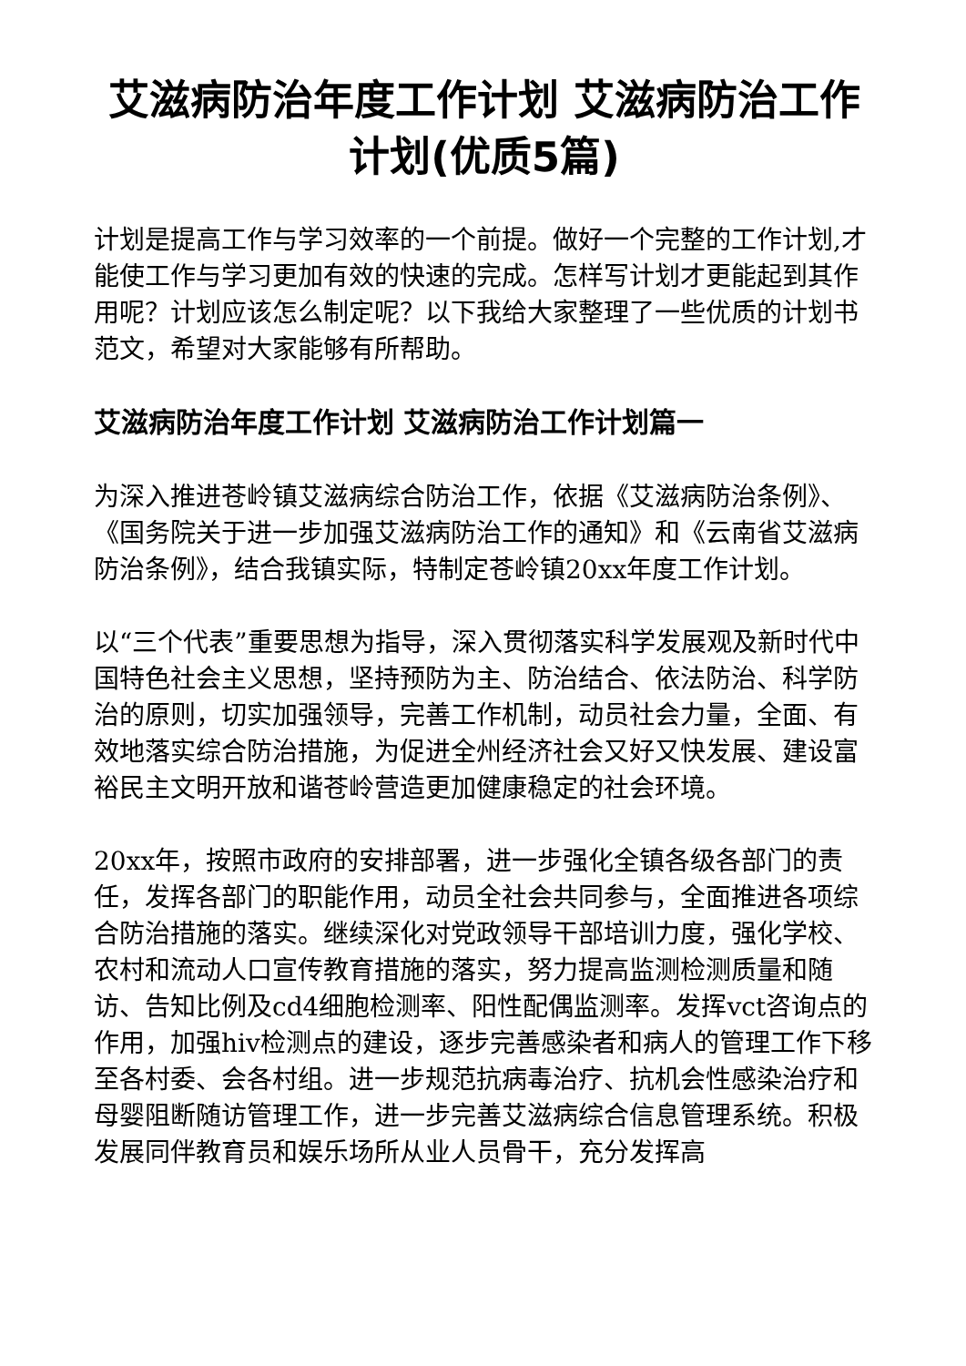艾滋病防治年度工作计划 艾滋病防治工作计划(优质5篇)
计划是提高工作与学习效率的一个前提。做好一个完整的工作计划,才能使工作与学习更加有效的快速的完成。怎样写计划才更能起到其作用呢？计划应该怎么制定呢？以下我给大家整理了一些优质的计划书范文，希望对大家能够有所帮助。
艾滋病防治年度工作计划 艾滋病防治工作计划篇一
为深入推进苍岭镇艾滋病综合防治工作，依据《艾滋病防治条例》、《国务院关于进一步加强艾滋病防治工作的通知》和《云南省艾滋病防治条例》，结合我镇实际，特制定苍岭镇20xx年度工作计划。
以“三个代表”重要思想为指导，深入贯彻落实科学发展观及新时代中国特色社会主义思想，坚持预防为主、防治结合、依法防治、科学防治的原则，切实加强领导，完善工作机制，动员社会力量，全面、有效地落实综合防治措施，为促进全州经济社会又好又快发展、建设富裕民主文明开放和谐苍岭营造更加健康稳定的社会环境。
20xx年，按照市政府的安排部署，进一步强化全镇各级各部门的责任，发挥各部门的职能作用，动员全社会共同参与，全面推进各项综合防治措施的落实。继续深化对党政领导干部培训力度，强化学校、农村和流动人口宣传教育措施的落实，努力提高监测检测质量和随访、告知比例及cd4细胞检测率、阳性配偶监测率。发挥vct咨询点的作用，加强hiv检测点的建设，逐步完善感染者和病人的管理工作下移至各村委、会各村组。进一步规范抗病毒治疗、抗机会性感染治疗和母婴阻断随访管理工作，进一步完善艾滋病综合信息管理系统。积极发展同伴教育员和娱乐场所从业人员骨干，充分发挥高